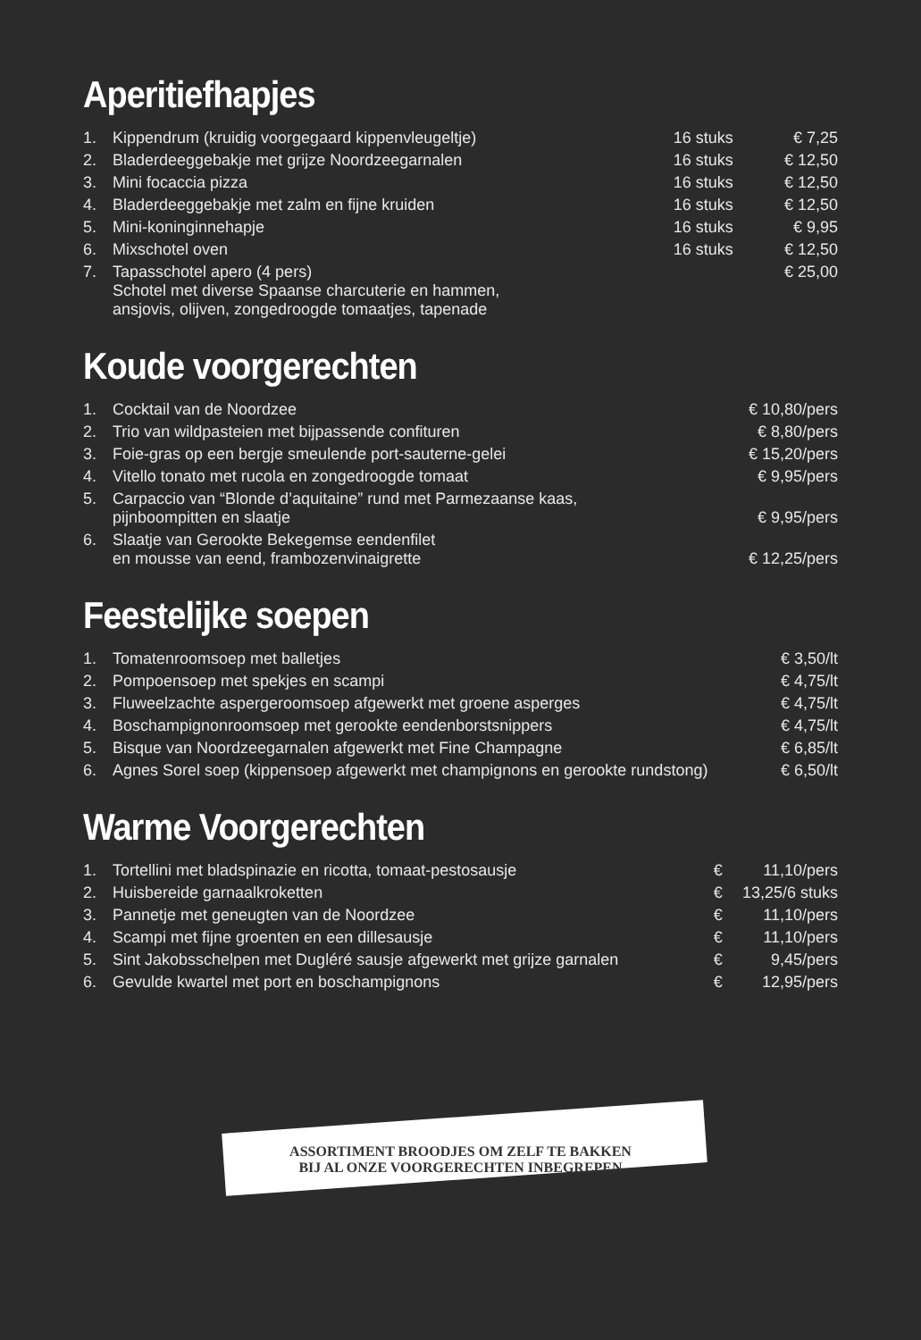Aperitiefhapjes
| 1. | Kippendrum (kruidig voorgegaard kippenvleugeltje) | 16 stuks | € 7,25 |
| 2. | Bladerdeeggebakje met grijze Noordzeegarnalen | 16 stuks | € 12,50 |
| 3. | Mini focaccia pizza | 16 stuks | € 12,50 |
| 4. | Bladerdeeggebakje met zalm en fijne kruiden | 16 stuks | € 12,50 |
| 5. | Mini-koninginnehapje | 16 stuks | € 9,95 |
| 6. | Mixschotel oven | 16 stuks | € 12,50 |
| 7. | Tapasschotel apero (4 pers) Schotel met diverse Spaanse charcuterie en hammen, ansjovis, olijven, zongedroogde tomaatjes, tapenade | | € 25,00 |
Koude voorgerechten
| 1. | Cocktail van de Noordzee | € 10,80/pers |
| 2. | Trio van wildpasteien met bijpassende confituren | € 8,80/pers |
| 3. | Foie-gras op een bergje smeulende port-sauterne-gelei | € 15,20/pers |
| 4. | Vitello tonato met rucola en zongedroogde tomaat | € 9,95/pers |
| 5. | Carpaccio van “Blonde d’aquitaine” rund met Parmezaanse kaas, pijnboompitten en slaatje | € 9,95/pers |
| 6. | Slaatje van Gerookte Bekegemse eendenfilet en mousse van eend, frambozenvinaigrette | € 12,25/pers |
Feestelijke soepen
| 1. | Tomatenroomsoep met balletjes | € 3,50/lt |
| 2. | Pompoensoep met spekjes en scampi | € 4,75/lt |
| 3. | Fluweelzachte aspergeroomsoep afgewerkt met groene asperges | € 4,75/lt |
| 4. | Boschampignonroomsoep met gerookte eendenborstsnippers | € 4,75/lt |
| 5. | Bisque van Noordzeegarnalen afgewerkt met Fine Champagne | € 6,85/lt |
| 6. | Agnes Sorel soep (kippensoep afgewerkt met champignons en gerookte rundstong) | € 6,50/lt |
Warme Voorgerechten
| 1. | Tortellini met bladspinazie en ricotta, tomaat-pestosausje | € | 11,10/pers |
| 2. | Huisbereide garnaalkroketten | € | 13,25/6 stuks |
| 3. | Pannetje met geneugten van de Noordzee | € | 11,10/pers |
| 4. | Scampi met fijne groenten en een dillesausje | € | 11,10/pers |
| 5. | Sint Jakobsschelpen met Dugléré sausje afgewerkt met grijze garnalen | € | 9,45/pers |
| 6. | Gevulde kwartel met port en boschampignons | € | 12,95/pers |
ASSORTIMENT BROODJES OM ZELF TE BAKKEN
BIJ AL ONZE VOORGERECHTEN INBEGREPEN